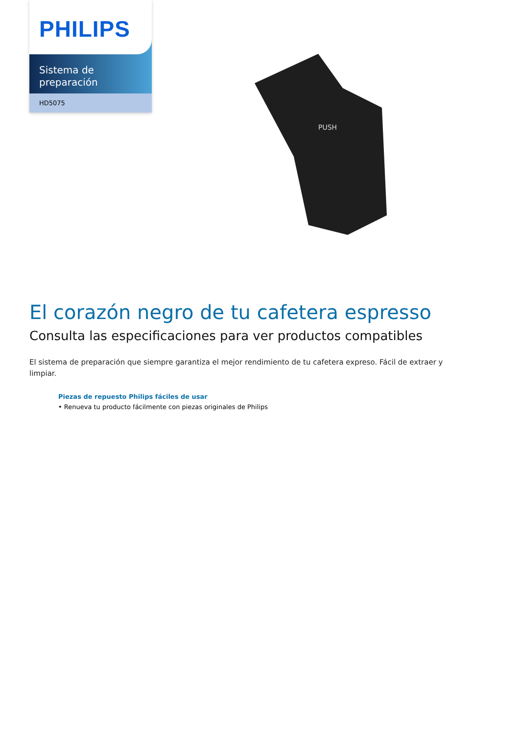PHILIPS
Sistema de
preparación
HD5075
PUSH
El corazón negro de tu cafetera espresso
Consulta las especificaciones para ver productos compatibles
El sistema de preparación que siempre garantiza el mejor rendimiento de tu cafetera expreso. Fácil de extraer y limpiar.
Piezas de repuesto Philips fáciles de usar
• Renueva tu producto fácilmente con piezas originales de Philips